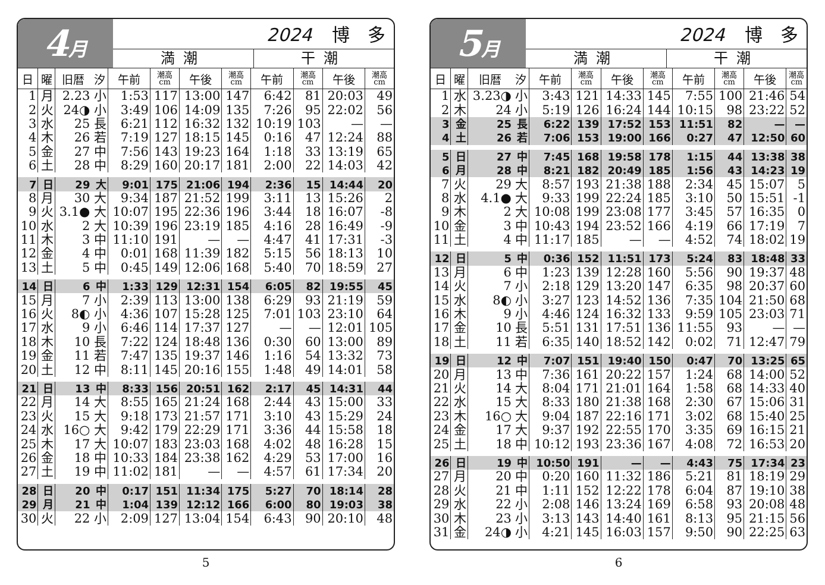4月
2024 博　多
満潮 干潮
| 日 | 曜 | 旧暦 | 汐 | 午前 | 潮高 cm | 午後 | 潮高 cm | 午前 | 潮高 cm | 午後 | 潮高 cm |
| --- | --- | --- | --- | --- | --- | --- | --- | --- | --- | --- | --- |
| 1 | 月 | 2.23 | 小 | 1:53 | 117 | 13:00 | 147 | 6:42 | 81 | 20:03 | 49 |
| 2 | 火 | 24◑ | 小 | 3:49 | 106 | 14:09 | 135 | 7:26 | 95 | 22:02 | 56 |
| 3 | 水 | 25 | 長 | 6:21 | 112 | 16:32 | 132 | 10:19 | 103 | — | — |
| 4 | 木 | 26 | 若 | 7:19 | 127 | 18:15 | 145 | 0:16 | 47 | 12:24 | 88 |
| 5 | 金 | 27 | 中 | 7:56 | 143 | 19:23 | 164 | 1:18 | 33 | 13:19 | 65 |
| 6 | 土 | 28 | 中 | 8:29 | 160 | 20:17 | 181 | 2:00 | 22 | 14:03 | 42 |
| 7 | 日 | 29 | 大 | 9:01 | 175 | 21:06 | 194 | 2:36 | 15 | 14:44 | 20 |
| 8 | 月 | 30 | 大 | 9:34 | 187 | 21:52 | 199 | 3:11 | 13 | 15:26 | 2 |
| 9 | 火 | 3.1● | 大 | 10:07 | 195 | 22:36 | 196 | 3:44 | 18 | 16:07 | -8 |
| 10 | 水 | 2 | 大 | 10:39 | 196 | 23:19 | 185 | 4:16 | 28 | 16:49 | -9 |
| 11 | 木 | 3 | 中 | 11:10 | 191 | — | — | 4:47 | 41 | 17:31 | -3 |
| 12 | 金 | 4 | 中 | 0:01 | 168 | 11:39 | 182 | 5:15 | 56 | 18:13 | 10 |
| 13 | 土 | 5 | 中 | 0:45 | 149 | 12:06 | 168 | 5:40 | 70 | 18:59 | 27 |
| 14 | 日 | 6 | 中 | 1:33 | 129 | 12:31 | 154 | 6:05 | 82 | 19:55 | 45 |
| 15 | 月 | 7 | 小 | 2:39 | 113 | 13:00 | 138 | 6:29 | 93 | 21:19 | 59 |
| 16 | 火 | 8◐ | 小 | 4:36 | 107 | 15:28 | 125 | 7:01 | 103 | 23:10 | 64 |
| 17 | 水 | 9 | 小 | 6:46 | 114 | 17:37 | 127 | — | — | 12:01 | 105 |
| 18 | 木 | 10 | 長 | 7:22 | 124 | 18:48 | 136 | 0:30 | 60 | 13:00 | 89 |
| 19 | 金 | 11 | 若 | 7:47 | 135 | 19:37 | 146 | 1:16 | 54 | 13:32 | 73 |
| 20 | 土 | 12 | 中 | 8:11 | 145 | 20:16 | 155 | 1:48 | 49 | 14:01 | 58 |
| 21 | 日 | 13 | 中 | 8:33 | 156 | 20:51 | 162 | 2:17 | 45 | 14:31 | 44 |
| 22 | 月 | 14 | 大 | 8:55 | 165 | 21:24 | 168 | 2:44 | 43 | 15:00 | 33 |
| 23 | 火 | 15 | 大 | 9:18 | 173 | 21:57 | 171 | 3:10 | 43 | 15:29 | 24 |
| 24 | 水 | 16○ | 大 | 9:42 | 179 | 22:29 | 171 | 3:36 | 44 | 15:58 | 18 |
| 25 | 木 | 17 | 大 | 10:07 | 183 | 23:03 | 168 | 4:02 | 48 | 16:28 | 15 |
| 26 | 金 | 18 | 中 | 10:33 | 184 | 23:38 | 162 | 4:29 | 53 | 17:00 | 16 |
| 27 | 土 | 19 | 中 | 11:02 | 181 | — | — | 4:57 | 61 | 17:34 | 20 |
| 28 | 日 | 20 | 中 | 0:17 | 151 | 11:34 | 175 | 5:27 | 70 | 18:14 | 28 |
| 29 | 月 | 21 | 中 | 1:04 | 139 | 12:12 | 166 | 6:00 | 80 | 19:03 | 38 |
| 30 | 火 | 22 | 小 | 2:09 | 127 | 13:04 | 154 | 6:43 | 90 | 20:10 | 48 |
5
5月
2024 博　多
満潮 干潮
| 日 | 曜 | 旧暦 | 汐 | 午前 | 潮高 cm | 午後 | 潮高 cm | 午前 | 潮高 cm | 午後 | 潮高 cm |
| --- | --- | --- | --- | --- | --- | --- | --- | --- | --- | --- | --- |
| 1 | 水 | 3.23◑ | 小 | 3:43 | 121 | 14:33 | 145 | 7:55 | 100 | 21:46 | 54 |
| 2 | 木 | 24 | 小 | 5:19 | 126 | 16:24 | 144 | 10:15 | 98 | 23:22 | 52 |
| 3 | 金 | 25 | 長 | 6:22 | 139 | 17:52 | 153 | 11:51 | 82 | — | — |
| 4 | 土 | 26 | 若 | 7:06 | 153 | 19:00 | 166 | 0:27 | 47 | 12:50 | 60 |
| 5 | 日 | 27 | 中 | 7:45 | 168 | 19:58 | 178 | 1:15 | 44 | 13:38 | 38 |
| 6 | 月 | 28 | 中 | 8:21 | 182 | 20:49 | 185 | 1:56 | 43 | 14:23 | 19 |
| 7 | 火 | 29 | 大 | 8:57 | 193 | 21:38 | 188 | 2:34 | 45 | 15:07 | 5 |
| 8 | 水 | 4.1● | 大 | 9:33 | 199 | 22:24 | 185 | 3:10 | 50 | 15:51 | -1 |
| 9 | 木 | 2 | 大 | 10:08 | 199 | 23:08 | 177 | 3:45 | 57 | 16:35 | 0 |
| 10 | 金 | 3 | 中 | 10:43 | 194 | 23:52 | 166 | 4:19 | 66 | 17:19 | 7 |
| 11 | 土 | 4 | 中 | 11:17 | 185 | — | — | 4:52 | 74 | 18:02 | 19 |
| 12 | 日 | 5 | 中 | 0:36 | 152 | 11:51 | 173 | 5:24 | 83 | 18:48 | 33 |
| 13 | 月 | 6 | 中 | 1:23 | 139 | 12:28 | 160 | 5:56 | 90 | 19:37 | 48 |
| 14 | 火 | 7 | 小 | 2:18 | 129 | 13:20 | 147 | 6:35 | 98 | 20:37 | 60 |
| 15 | 水 | 8◐ | 小 | 3:27 | 123 | 14:52 | 136 | 7:35 | 104 | 21:50 | 68 |
| 16 | 木 | 9 | 小 | 4:46 | 124 | 16:32 | 133 | 9:59 | 105 | 23:03 | 71 |
| 17 | 金 | 10 | 長 | 5:51 | 131 | 17:51 | 136 | 11:55 | 93 | — | — |
| 18 | 土 | 11 | 若 | 6:35 | 140 | 18:52 | 142 | 0:02 | 71 | 12:47 | 79 |
| 19 | 日 | 12 | 中 | 7:07 | 151 | 19:40 | 150 | 0:47 | 70 | 13:25 | 65 |
| 20 | 月 | 13 | 中 | 7:36 | 161 | 20:22 | 157 | 1:24 | 68 | 14:00 | 52 |
| 21 | 火 | 14 | 大 | 8:04 | 171 | 21:01 | 164 | 1:58 | 68 | 14:33 | 40 |
| 22 | 水 | 15 | 大 | 8:33 | 180 | 21:38 | 168 | 2:30 | 67 | 15:06 | 31 |
| 23 | 木 | 16○ | 大 | 9:04 | 187 | 22:16 | 171 | 3:02 | 68 | 15:40 | 25 |
| 24 | 金 | 17 | 大 | 9:37 | 192 | 22:55 | 170 | 3:35 | 69 | 16:15 | 21 |
| 25 | 土 | 18 | 中 | 10:12 | 193 | 23:36 | 167 | 4:08 | 72 | 16:53 | 20 |
| 26 | 日 | 19 | 中 | 10:50 | 191 | — | — | 4:43 | 75 | 17:34 | 23 |
| 27 | 月 | 20 | 中 | 0:20 | 160 | 11:32 | 186 | 5:21 | 81 | 18:19 | 29 |
| 28 | 火 | 21 | 中 | 1:11 | 152 | 12:22 | 178 | 6:04 | 87 | 19:10 | 38 |
| 29 | 水 | 22 | 小 | 2:08 | 146 | 13:24 | 169 | 6:58 | 93 | 20:08 | 48 |
| 30 | 木 | 23 | 小 | 3:13 | 143 | 14:40 | 161 | 8:13 | 95 | 21:15 | 56 |
| 31 | 金 | 24◑ | 小 | 4:21 | 145 | 16:03 | 157 | 9:50 | 90 | 22:25 | 63 |
6